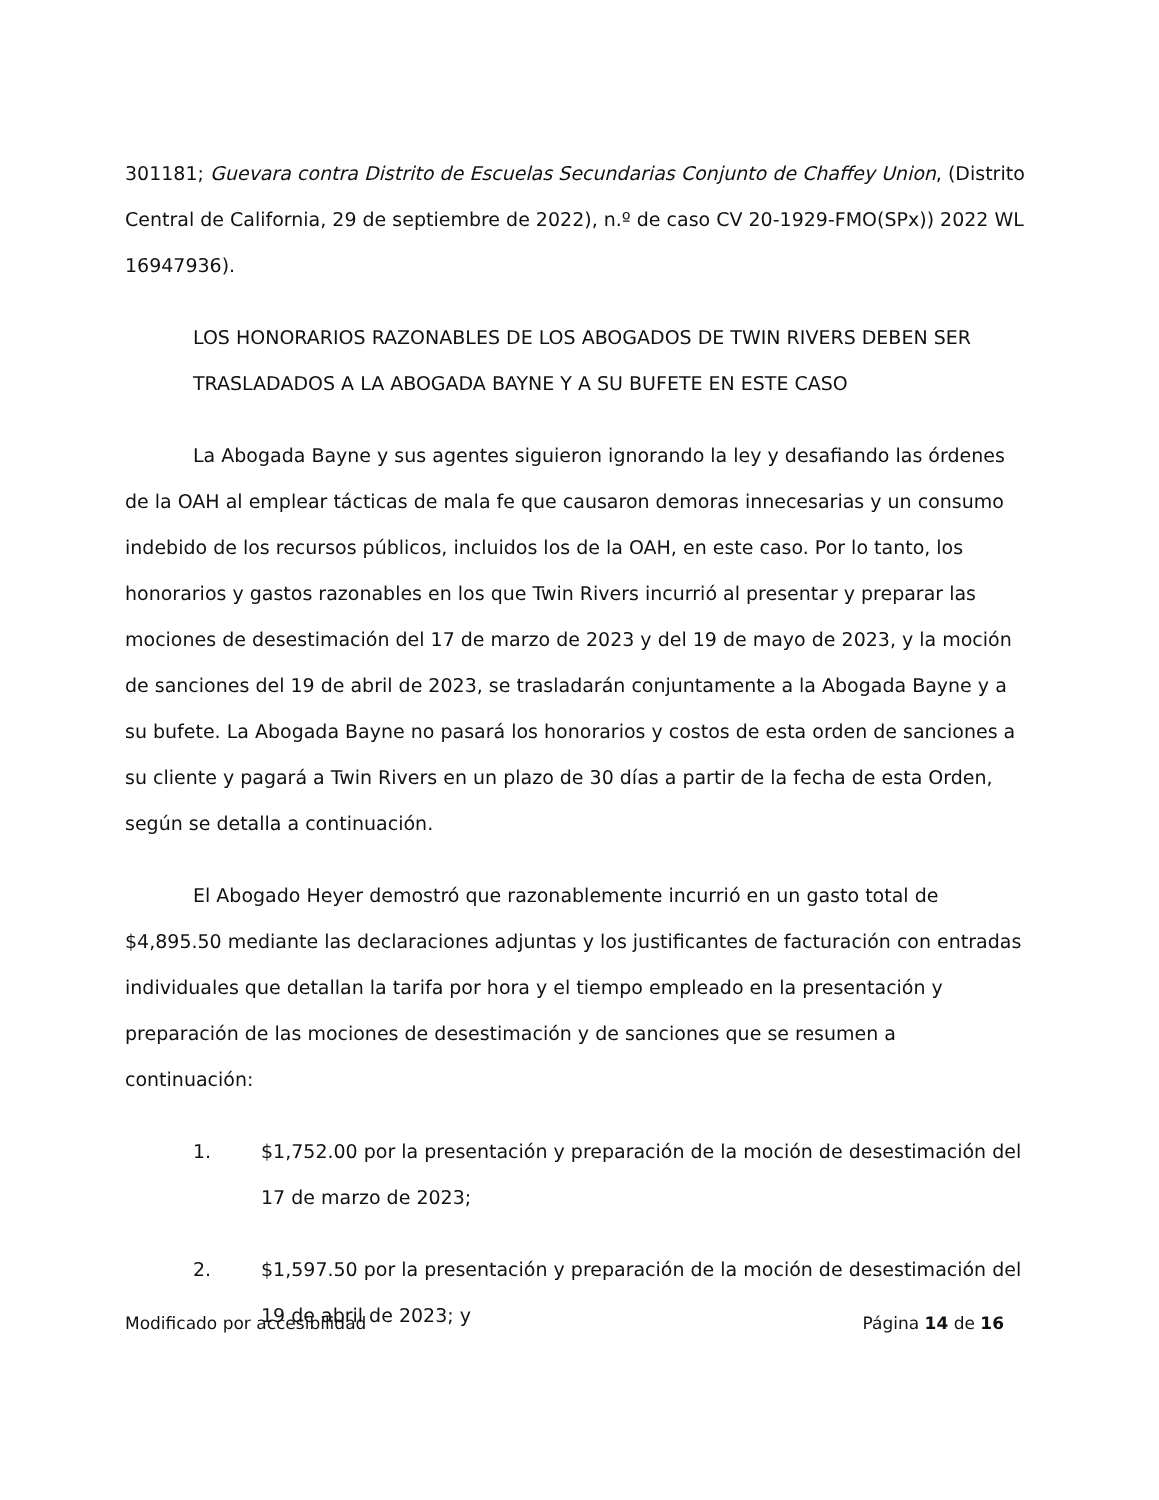301181; Guevara contra Distrito de Escuelas Secundarias Conjunto de Chaffey Union, (Distrito Central de California, 29 de septiembre de 2022), n.º de caso CV 20-1929-FMO(SPx)) 2022 WL 16947936).
LOS HONORARIOS RAZONABLES DE LOS ABOGADOS DE TWIN RIVERS DEBEN SER TRASLADADOS A LA ABOGADA BAYNE Y A SU BUFETE EN ESTE CASO
La Abogada Bayne y sus agentes siguieron ignorando la ley y desafiando las órdenes de la OAH al emplear tácticas de mala fe que causaron demoras innecesarias y un consumo indebido de los recursos públicos, incluidos los de la OAH, en este caso. Por lo tanto, los honorarios y gastos razonables en los que Twin Rivers incurrió al presentar y preparar las mociones de desestimación del 17 de marzo de 2023 y del 19 de mayo de 2023, y la moción de sanciones del 19 de abril de 2023, se trasladarán conjuntamente a la Abogada Bayne y a su bufete. La Abogada Bayne no pasará los honorarios y costos de esta orden de sanciones a su cliente y pagará a Twin Rivers en un plazo de 30 días a partir de la fecha de esta Orden, según se detalla a continuación.
El Abogado Heyer demostró que razonablemente incurrió en un gasto total de $4,895.50 mediante las declaraciones adjuntas y los justificantes de facturación con entradas individuales que detallan la tarifa por hora y el tiempo empleado en la presentación y preparación de las mociones de desestimación y de sanciones que se resumen a continuación:
1. $1,752.00 por la presentación y preparación de la moción de desestimación del 17 de marzo de 2023;
2. $1,597.50 por la presentación y preparación de la moción de desestimación del 19 de abril de 2023; y
Modificado por accesibilidad Página 14 de 16